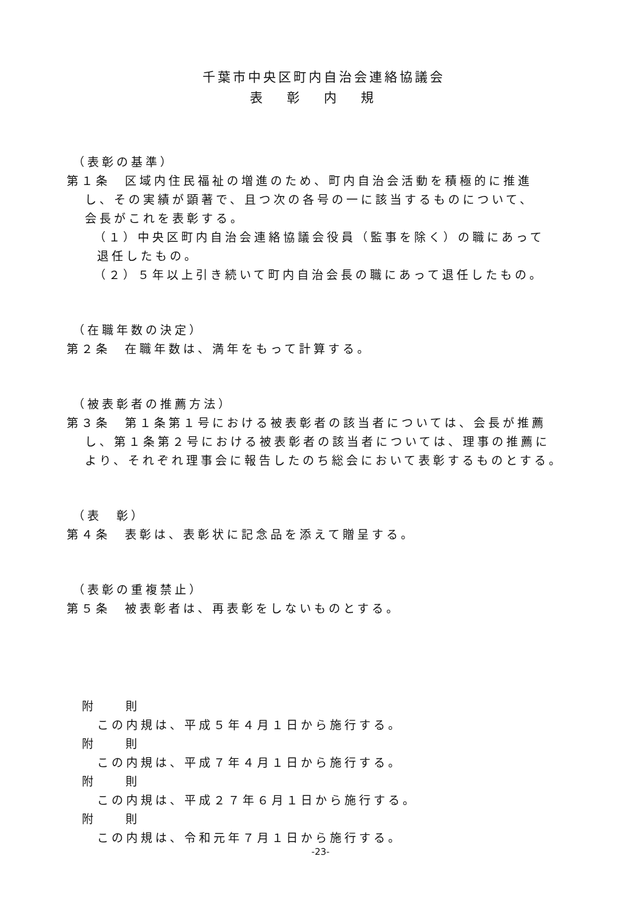千葉市中央区町内自治会連絡協議会
表彰内規
（表彰の基準）
第１条　区域内住民福祉の増進のため、町内自治会活動を積極的に推進
し、その実績が顕著で、且つ次の各号の一に該当するものについて、
会長がこれを表彰する。
（１）中央区町内自治会連絡協議会役員（監事を除く）の職にあって
退任したもの。
（２）５年以上引き続いて町内自治会長の職にあって退任したもの。
（在職年数の決定）
第２条　在職年数は、満年をもって計算する。
（被表彰者の推薦方法）
第３条　第１条第１号における被表彰者の該当者については、会長が推薦
し、第１条第２号における被表彰者の該当者については、理事の推薦に
より、それぞれ理事会に報告したのち総会において表彰するものとする。
（表　彰）
第４条　表彰は、表彰状に記念品を添えて贈呈する。
（表彰の重複禁止）
第５条　被表彰者は、再表彰をしないものとする。
附　　則
この内規は、平成５年４月１日から施行する。
附　　則
この内規は、平成７年４月１日から施行する。
附　　則
この内規は、平成２７年６月１日から施行する。
附　　則
この内規は、令和元年７月１日から施行する。
-23-